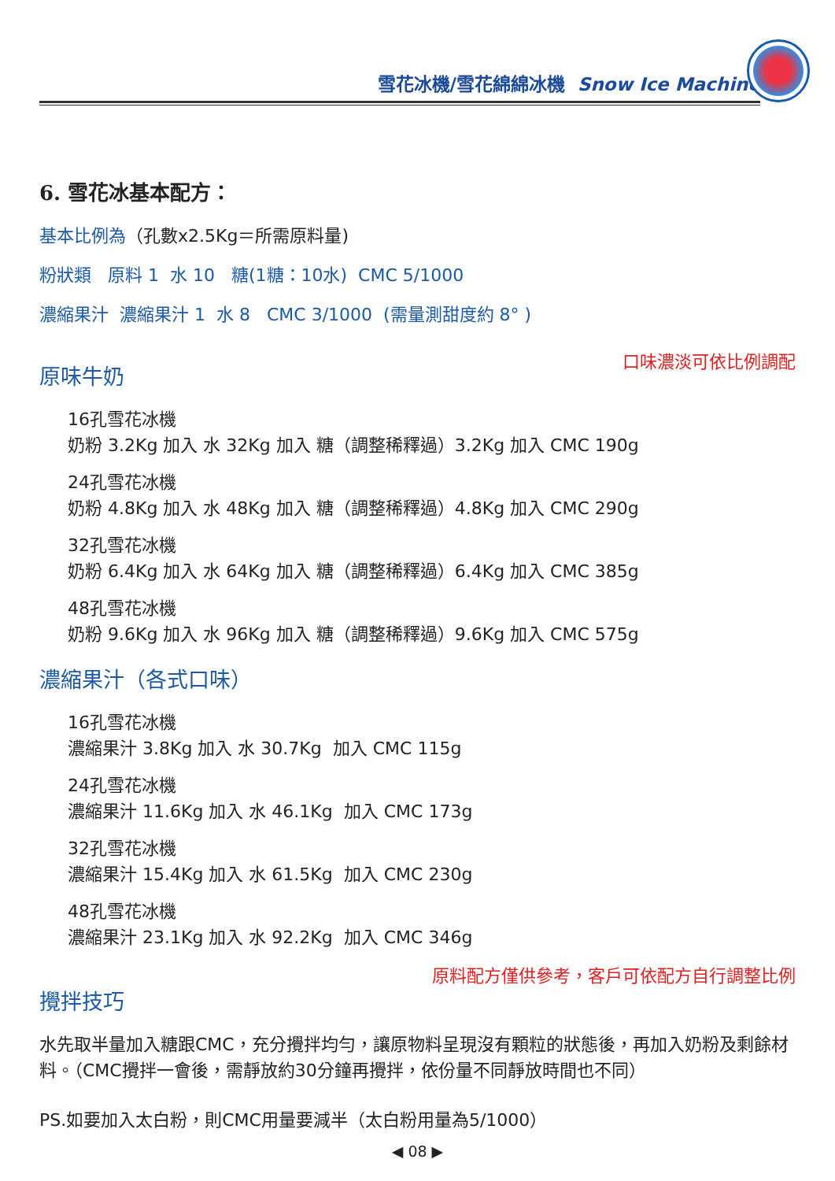雪花冰機/雪花綿綿冰機 Snow Ice Machine
6. 雪花冰基本配方：
基本比例為（孔數x2.5Kg＝所需原料量)
粉狀類 原料 1 水 10 糖(1糖：10水) CMC 5/1000
濃縮果汁 濃縮果汁 1 水 8 CMC 3/1000 (需量測甜度約 8° )
口味濃淡可依比例調配
原味牛奶
16孔雪花冰機
奶粉 3.2Kg 加入 水 32Kg 加入 糖（調整稀釋過）3.2Kg 加入 CMC 190g
24孔雪花冰機
奶粉 4.8Kg 加入 水 48Kg 加入 糖（調整稀釋過）4.8Kg 加入 CMC 290g
32孔雪花冰機
奶粉 6.4Kg 加入 水 64Kg 加入 糖（調整稀釋過）6.4Kg 加入 CMC 385g
48孔雪花冰機
奶粉 9.6Kg 加入 水 96Kg 加入 糖（調整稀釋過）9.6Kg 加入 CMC 575g
濃縮果汁（各式口味）
16孔雪花冰機
濃縮果汁 3.8Kg 加入 水 30.7Kg 加入 CMC 115g
24孔雪花冰機
濃縮果汁 11.6Kg 加入 水 46.1Kg 加入 CMC 173g
32孔雪花冰機
濃縮果汁 15.4Kg 加入 水 61.5Kg 加入 CMC 230g
48孔雪花冰機
濃縮果汁 23.1Kg 加入 水 92.2Kg 加入 CMC 346g
原料配方僅供參考，客戶可依配方自行調整比例
攪拌技巧
水先取半量加入糖跟CMC，充分攪拌均勻，讓原物料呈現沒有顆粒的狀態後，再加入奶粉及剩餘材料。（CMC攪拌一會後，需靜放約30分鐘再攪拌，依份量不同靜放時間也不同）
PS.如要加入太白粉，則CMC用量要減半（太白粉用量為5/1000）
◀ 08 ▶